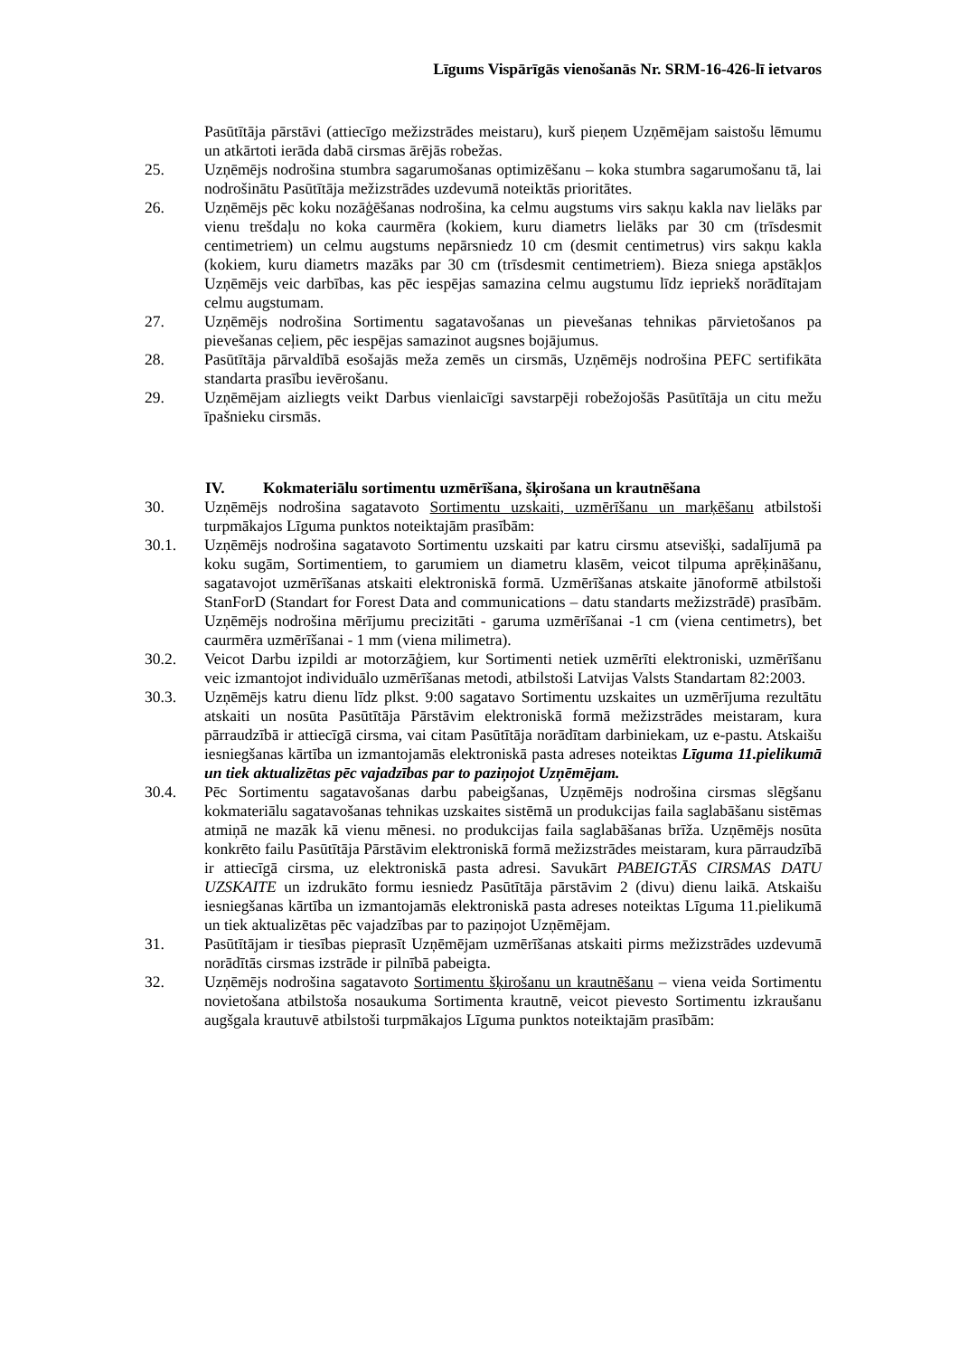Līgums Vispārīgās vienošanās Nr. SRM-16-426-lī ietvaros
Pasūtītāja pārstāvi (attiecīgo mežizstrādes meistaru), kurš pieņem Uzņēmējam saistošu lēmumu un atkārtoti ierāda dabā cirsmas ārējās robežas.
25. Uzņēmējs nodrošina stumbra sagarumošanas optimizēšanu – koka stumbra sagarumošanu tā, lai nodrošinātu Pasūtītāja mežizstrādes uzdevumā noteiktās prioritātes.
26. Uzņēmējs pēc koku nozāģēšanas nodrošina, ka celmu augstums virs sakņu kakla nav lielāks par vienu trešdaļu no koka caurmēra (kokiem, kuru diametrs lielāks par 30 cm (trīsdesmit centimetriem) un celmu augstums nepārsniedz 10 cm (desmit centimetrus) virs sakņu kakla (kokiem, kuru diametrs mazāks par 30 cm (trīsdesmit centimetriem). Bieza sniega apstākļos Uzņēmējs veic darbības, kas pēc iespējas samazina celmu augstumu līdz iepriekš norādītajam celmu augstumam.
27. Uzņēmējs nodrošina Sortimentu sagatavošanas un pievešanas tehnikas pārvietošanos pa pievešanas ceļiem, pēc iespējas samazinot augsnes bojājumus.
28. Pasūtītāja pārvaldībā esošajās meža zemēs un cirsmās, Uzņēmējs nodrošina PEFC sertifikāta standarta prasību ievērošanu.
29. Uzņēmējam aizliegts veikt Darbus vienlaicīgi savstarpēji robežojošās Pasūtītāja un citu mežu īpašnieku cirsmās.
IV. Kokmateriālu sortimentu uzmērīšana, šķirošana un krautnēšana
30. Uzņēmējs nodrošina sagatavoto Sortimentu uzskaiti, uzmērīšanu un marķēšanu atbilstoši turpmākajos Līguma punktos noteiktajām prasībām:
30.1. Uzņēmējs nodrošina sagatavoto Sortimentu uzskaiti par katru cirsmu atsevišķi, sadalījumā pa koku sugām, Sortimentiem, to garumiem un diametru klasēm, veicot tilpuma aprēķināšanu, sagatavojot uzmērīšanas atskaiti elektroniskā formā. Uzmērīšanas atskaite jānoformē atbilstoši StanForD (Standart for Forest Data and communications – datu standarts mežizstrādē) prasībām. Uzņēmējs nodrošina mērījumu precizitāti - garuma uzmērīšanai -1 cm (viena centimetrs), bet caurmēra uzmērīšanai - 1 mm (viena milimetra).
30.2. Veicot Darbu izpildi ar motorzāģiem, kur Sortimenti netiek uzmērīti elektroniski, uzmērīšanu veic izmantojot individuālo uzmērīšanas metodi, atbilstoši Latvijas Valsts Standartam 82:2003.
30.3. Uzņēmējs katru dienu līdz plkst. 9:00 sagatavo Sortimentu uzskaites un uzmērījuma rezultātu atskaiti un nosūta Pasūtītāja Pārstāvim elektroniskā formā mežizstrādes meistaram, kura pārraudzībā ir attiecīgā cirsma, vai citam Pasūtītāja norādītam darbiniekam, uz e-pastu. Atskaišu iesniegšanas kārtība un izmantojamās elektroniskā pasta adreses noteiktas Līguma 11.pielikumā un tiek aktualizētas pēc vajadzības par to paziņojot Uzņēmējam.
30.4. Pēc Sortimentu sagatavošanas darbu pabeigšanas, Uzņēmējs nodrošina cirsmas slēgšanu kokmateriālu sagatavošanas tehnikas uzskaites sistēmā un produkcijas faila saglabāšanu sistēmas atmiņā ne mazāk kā vienu mēnesi. no produkcijas faila saglabāšanas brīža. Uzņēmējs nosūta konkrēto failu Pasūtītāja Pārstāvim elektroniskā formā mežizstrādes meistaram, kura pārraudzībā ir attiecīgā cirsma, uz elektroniskā pasta adresi. Savukārt PABEIGTĀS CIRSMAS DATU UZSKAITE un izdrukāto formu iesniedz Pasūtītāja pārstāvim 2 (divu) dienu laikā. Atskaišu iesniegšanas kārtība un izmantojamās elektroniskā pasta adreses noteiktas Līguma 11.pielikumā un tiek aktualizētas pēc vajadzības par to paziņojot Uzņēmējam.
31. Pasūtītājam ir tiesības pieprasīt Uzņēmējam uzmērīšanas atskaiti pirms mežizstrādes uzdevumā norādītās cirsmas izstrāde ir pilnībā pabeigta.
32. Uzņēmējs nodrošina sagatavoto Sortimentu šķirošanu un krautnēšanu – viena veida Sortimentu novietošana atbilstoša nosaukuma Sortimenta krautnē, veicot pievesto Sortimentu izkraušanu augšgala krautuvē atbilstoši turpmākajos Līguma punktos noteiktajām prasībām: